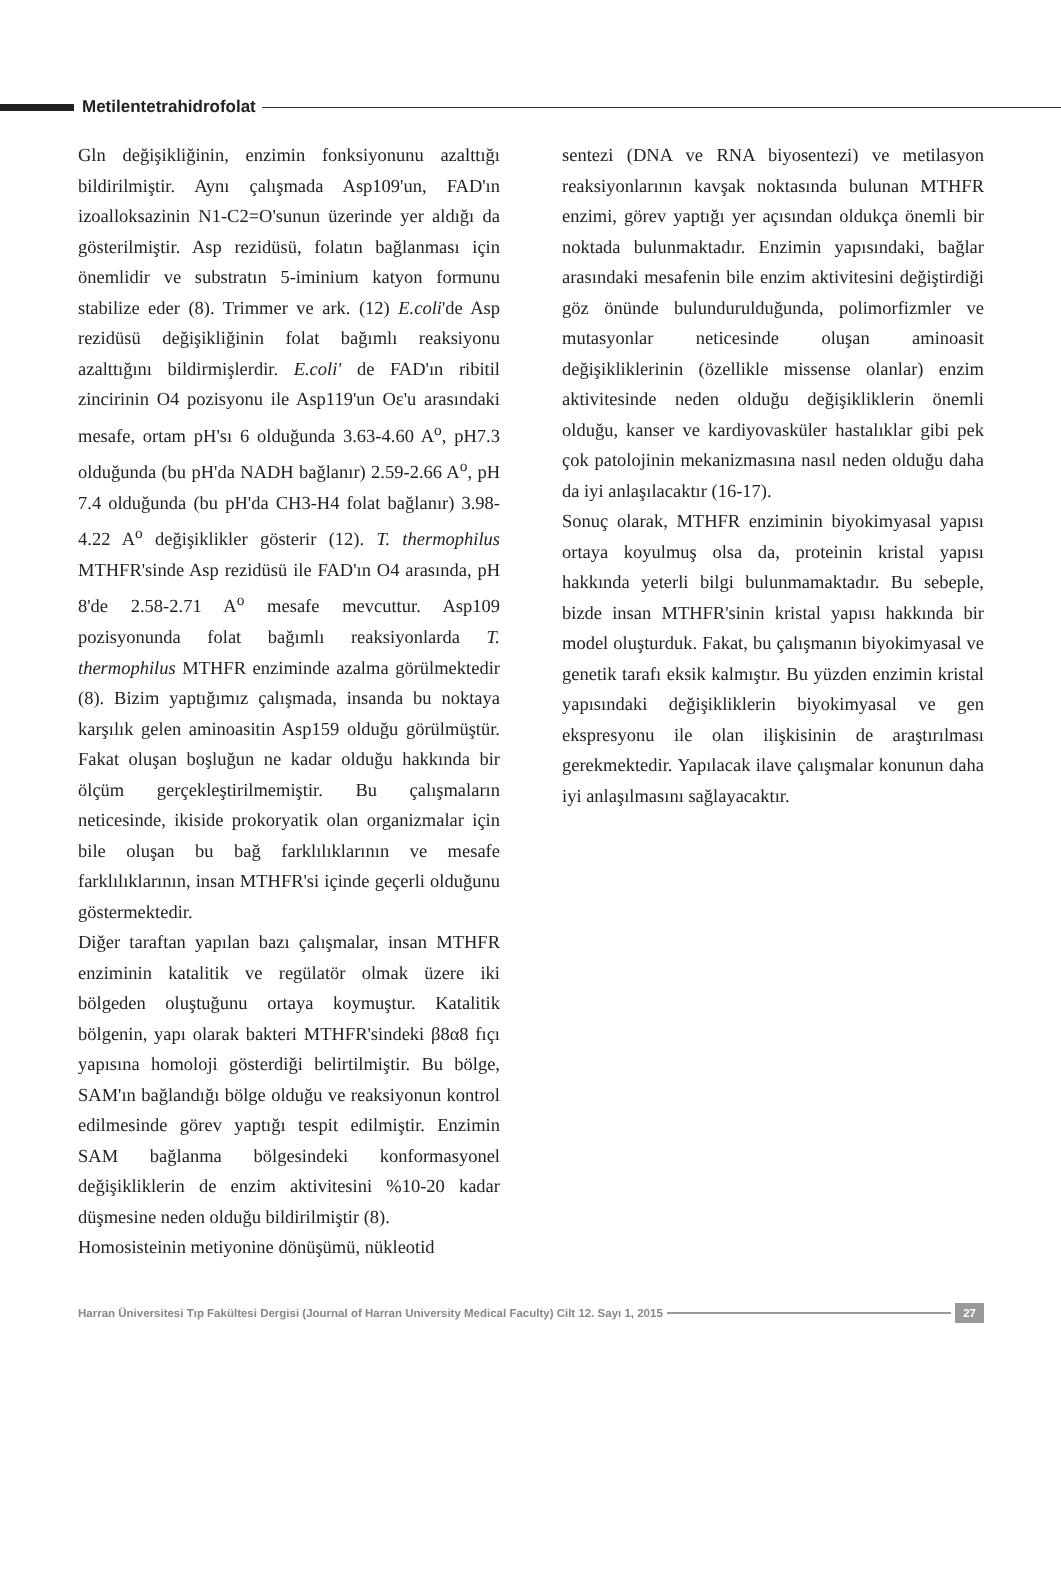Metilentetrahidrofolat
Gln değişikliğinin, enzimin fonksiyonunu azalttığı bildirilmiştir. Aynı çalışmada Asp109'un, FAD'ın izoalloksazinin N1-C2=O'sunun üzerinde yer aldığı da gösterilmiştir. Asp rezidüsü, folatın bağlanması için önemlidir ve substratın 5-iminium katyon formunu stabilize eder (8). Trimmer ve ark. (12) E.coli'de Asp rezidüsü değişikliğinin folat bağımlı reaksiyonu azalttığını bildirmişlerdir. E.coli' de FAD'ın ribitil zincirinin O4 pozisyonu ile Asp119'un Oε'u arasındaki mesafe, ortam pH'sı 6 olduğunda 3.63-4.60 A<sup>o</sup>, pH7.3 olduğunda (bu pH'da NADH bağlanır) 2.59-2.66 A<sup>o</sup>, pH 7.4 olduğunda (bu pH'da CH3-H4 folat bağlanır) 3.98-4.22 A<sup>o</sup> değişiklikler gösterir (12). T. thermophilus MTHFR'sinde Asp rezidüsü ile FAD'ın O4 arasında, pH 8'de 2.58-2.71 A<sup>o</sup> mesafe mevcuttur. Asp109 pozisyonunda folat bağımlı reaksiyonlarda T. thermophilus MTHFR enziminde azalma görülmektedir (8). Bizim yaptığımız çalışmada, insanda bu noktaya karşılık gelen aminoasitin Asp159 olduğu görülmüştür. Fakat oluşan boşluğun ne kadar olduğu hakkında bir ölçüm gerçekleştirilmemiştir. Bu çalışmaların neticesinde, ikiside prokoryatik olan organizmalar için bile oluşan bu bağ farklılıklarının ve mesafe farklılıklarının, insan MTHFR'si içinde geçerli olduğunu göstermektedir.
Diğer taraftan yapılan bazı çalışmalar, insan MTHFR enziminin katalitik ve regülatör olmak üzere iki bölgeden oluştuğunu ortaya koymuştur. Katalitik bölgenin, yapı olarak bakteri MTHFR'sindeki β8α8 fıçı yapısına homoloji gösterdiği belirtilmiştir. Bu bölge, SAM'ın bağlandığı bölge olduğu ve reaksiyonun kontrol edilmesinde görev yaptığı tespit edilmiştir. Enzimin SAM bağlanma bölgesindeki konformasyonel değişikliklerin de enzim aktivitesini %10-20 kadar düşmesine neden olduğu bildirilmiştir (8).
Homosisteinin metiyonine dönüşümü, nükleotid
sentezi (DNA ve RNA biyosentezi) ve metilasyon reaksiyonlarının kavşak noktasında bulunan MTHFR enzimi, görev yaptığı yer açısından oldukça önemli bir noktada bulunmaktadır. Enzimin yapısındaki, bağlar arasındaki mesafenin bile enzim aktivitesini değiştirdiği göz önünde bulundurulduğunda, polimorfizmler ve mutasyonlar neticesinde oluşan aminoasit değişikliklerinin (özellikle missense olanlar) enzim aktivitesinde neden olduğu değişikliklerin önemli olduğu, kanser ve kardiyovasküler hastalıklar gibi pek çok patolojinin mekanizmasına nasıl neden olduğu daha da iyi anlaşılacaktır (16-17).
Sonuç olarak, MTHFR enziminin biyokimyasal yapısı ortaya koyulmuş olsa da, proteinin kristal yapısı hakkında yeterli bilgi bulunmamaktadır. Bu sebeple, bizde insan MTHFR'sinin kristal yapısı hakkında bir model oluşturduk. Fakat, bu çalışmanın biyokimyasal ve genetik tarafı eksik kalmıştır. Bu yüzden enzimin kristal yapısındaki değişikliklerin biyokimyasal ve gen ekspresyonu ile olan ilişkisinin de araştırılması gerekmektedir. Yapılacak ilave çalışmalar konunun daha iyi anlaşılmasını sağlayacaktır.
Harran Üniversitesi Tıp Fakültesi Dergisi (Journal of Harran University Medical Faculty) Cilt 12. Sayı 1, 2015
27